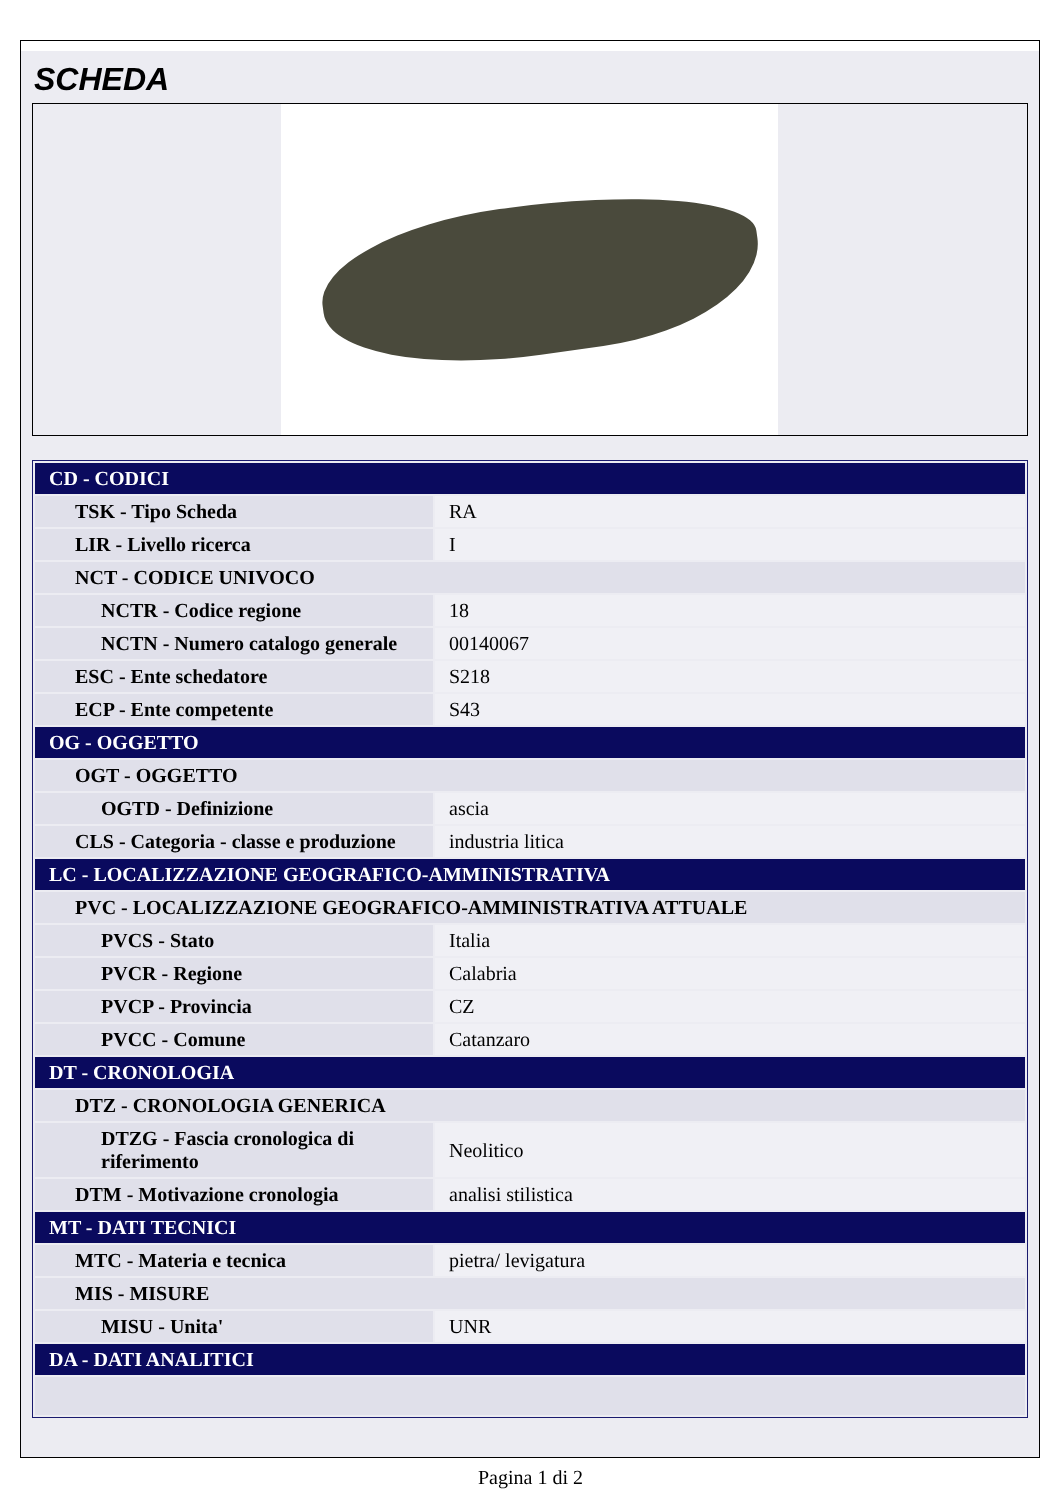SCHEDA
| CD - CODICI | |
| TSK - Tipo Scheda | RA |
| LIR - Livello ricerca | I |
| NCT - CODICE UNIVOCO | |
| NCTR - Codice regione | 18 |
| NCTN - Numero catalogo generale | 00140067 |
| ESC - Ente schedatore | S218 |
| ECP - Ente competente | S43 |
| OG - OGGETTO | |
| OGT - OGGETTO | |
| OGTD - Definizione | ascia |
| CLS - Categoria - classe e produzione | industria litica |
| LC - LOCALIZZAZIONE GEOGRAFICO-AMMINISTRATIVA | |
| PVC - LOCALIZZAZIONE GEOGRAFICO-AMMINISTRATIVA ATTUALE | |
| PVCS - Stato | Italia |
| PVCR - Regione | Calabria |
| PVCP - Provincia | CZ |
| PVCC - Comune | Catanzaro |
| DT - CRONOLOGIA | |
| DTZ - CRONOLOGIA GENERICA | |
| DTZG - Fascia cronologica di riferimento | Neolitico |
| DTM - Motivazione cronologia | analisi stilistica |
| MT - DATI TECNICI | |
| MTC - Materia e tecnica | pietra/ levigatura |
| MIS - MISURE | |
| MISU - Unita' | UNR |
| DA - DATI ANALITICI | |
Pagina 1 di 2